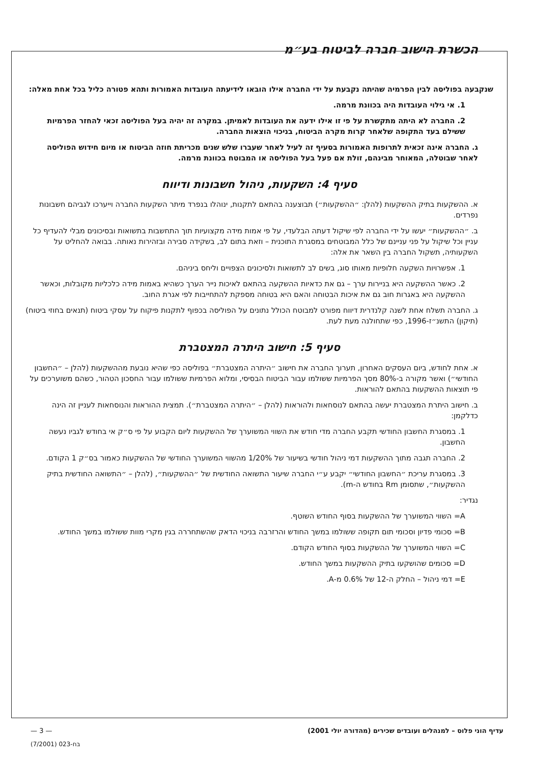הכשרת הישוב חברה לביטוח בע״מ
שנקבעה בפוליסה לבין הפרמיה שהיתה נקבעת על ידי החברה אילו הובאו לידיעתה העובדות האמורות ותהא פטורה כליל בכל אחת מאלה:
1. אי גילוי העובדות היה בכוונת מרמה.
2. החברה לא היתה מתקשרת על פי זו אילו ידעה את העובדות לאמיתן. במקרה זה יהיה בעל הפוליסה זכאי להחזר הפרמיות ששילם בעד התקופה שלאחר קרות מקרה הביטוח, בניכוי הוצאות החברה.
ג. החברה אינה זכאית לתרופות האמורות בסעיף זה לעיל לאחר שעברו שלש שנים מכריתת חוזה הביטוח או מיום חידוש הפוליסה לאחר שבוטלה, המאוחר מבינהם, זולת אם פעל בעל הפוליסה או המבוטח בכוונת מרמה.
סעיף 4: השקעות, ניהול חשבונות ודיווח
א. ההשקעות בתיק ההשקעות (להלן: ״ההשקעות״) תבוצענה בהתאם לתקנות, ינוהלו בנפרד מיתר השקעות החברה וייערכו לגביהם חשבונות נפרדים.
ב. ״ההשקעות״ יעשו על ידי החברה לפי שיקול דעתה הבלעדי, על פי אמות מידה מקצועיות תוך התחשבות בתשואות ובסיכונים מבלי להעדיף כל עניין וכל שיקול על פני עניינם של כלל המבוטחים במסגרת התוכנית – וזאת בתום לב, בשקידה סבירה ובזהירות נאותה. בבואה להחליט על השקעותיה, תשקול החברה בין השאר את אלה:
1. אפשרויות השקעה חלופיות מאותו סוג, בשים לב לתשואות ולסיכונים הצפויים וליחס ביניהם.
2. כאשר ההשקעה היא בניירות ערך – גם את כדאיות ההשקעה בהתאם לאיכות נייר הערך כשהיא באמות מידה כלכליות מקובלות, וכאשר ההשקעה היא באגרות חוב גם את איכות הבטוחה והאם היא בטוחה מספקת להתחייבות לפי אגרת החוב.
ג. החברה תשלח אחת לשנה קלנדרית דיווח מפורט למבוטח הכולל נתונים על הפוליסה בכפוף לתקנות פיקוח על עסקי ביטוח (תנאים בחוזי ביטוח) (תיקון) התשנ״ז-1996, כפי שתחולנה מעת לעת.
סעיף 5: חישוב היתרה המצטברת
א. אחת לחודש, ביום העסקים האחרון, תערוך החברה את חישוב ״היתרה המצטברת״ בפוליסה כפי שהיא נובעת מההשקעות (להלן – ״החשבון החודשי״) ואשר מקורה ב-80% מסך הפרמיות ששולמו עבור הביטוח הבסיסי, ומלוא הפרמיות ששולמו עבור החסכון הטהור, כשהם משוערכים על פי תוצאות ההשקעות בהתאם להוראות.
ב. חישוב היתרת המצטברת יעשה בהתאם לנוסחאות ולהוראות (להלן – ״היתרה המצטברת״). תמצית ההוראות והנוסחאות לעניין זה הינה כדלקמן:
1. במסגרת החשבון החודשי תקבע החברה מדי חודש את השווי המשוערך של ההשקעות ליום הקבוע על פי ס״ק אי בחודש לגביו נעשה החשבון.
2. החברה תגבה מתוך ההשקעות דמי ניהול חודשי בשיעור של 1/20% מהשווי המשוערך החודשי של ההשקעות כאמור בס״ק 1 הקודם.
3. במסגרת עריכת ״החשבון החודשי״ יקבע ע״י החברה שיעור התשואה החודשית של ״ההשקעות״, (להלן – ״התשואה החודשית בתיק ההשקעות״, שתסומן Rm בחודש ה-m).
נגדיר:
A= השווי המשוערך של ההשקעות בסוף החודש השוטף.
B= סכומי פדיון וסכומי תום תקופה ששולמו במשך החודש והרזרבה בניכוי הדאק שהשתחררה בגין מקרי מוות ששולמו במשך החודש.
C= השווי המשוערך של ההשקעות בסוף החודש הקודם.
D= סכומים שהושקעו בתיק ההשקעות במשך החודש.
E= דמי ניהול – החלק ה-12 של 0.6% מ-A.
עדיף הוני פלוס – למנהלים ועובדים שכירים (מהדורה יולי 2001) — 3 —
בח-023 (7/2001)